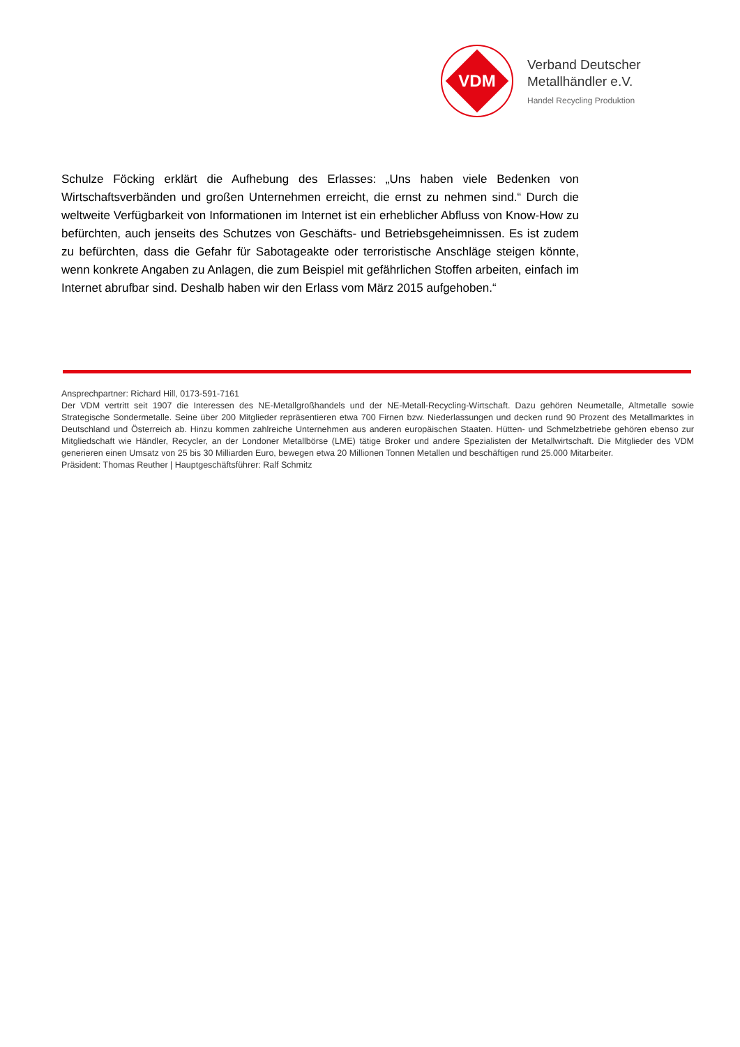VDM
Verband Deutscher
Metallhändler e.V.
Handel Recycling Produktion
Schulze Föcking erklärt die Aufhebung des Erlasses: „Uns haben viele Bedenken von Wirtschaftsverbänden und großen Unternehmen erreicht, die ernst zu nehmen sind.“ Durch die weltweite Verfügbarkeit von Informationen im Internet ist ein erheblicher Abfluss von Know-How zu befürchten, auch jenseits des Schutzes von Geschäfts- und Betriebsgeheimnissen. Es ist zudem zu befürchten, dass die Gefahr für Sabotageakte oder terroristische Anschläge steigen könnte, wenn konkrete Angaben zu Anlagen, die zum Beispiel mit gefährlichen Stoffen arbeiten, einfach im Internet abrufbar sind. Deshalb haben wir den Erlass vom März 2015 aufgehoben.“
Ansprechpartner: Richard Hill, 0173-591-7161
Der VDM vertritt seit 1907 die Interessen des NE-Metallgroßhandels und der NE-Metall-Recycling-Wirtschaft. Dazu gehören Neumetalle, Altmetalle sowie Strategische Sondermetalle. Seine über 200 Mitglieder repräsentieren etwa 700 Firnen bzw. Niederlassungen und decken rund 90 Prozent des Metallmarktes in Deutschland und Österreich ab. Hinzu kommen zahlreiche Unternehmen aus anderen europäischen Staaten. Hütten- und Schmelzbetriebe gehören ebenso zur Mitgliedschaft wie Händler, Recycler, an der Londoner Metallbörse (LME) tätige Broker und andere Spezialisten der Metallwirtschaft. Die Mitglieder des VDM generieren einen Umsatz von 25 bis 30 Milliarden Euro, bewegen etwa 20 Millionen Tonnen Metallen und beschäftigen rund 25.000 Mitarbeiter.
Präsident: Thomas Reuther | Hauptgeschäftsführer: Ralf Schmitz